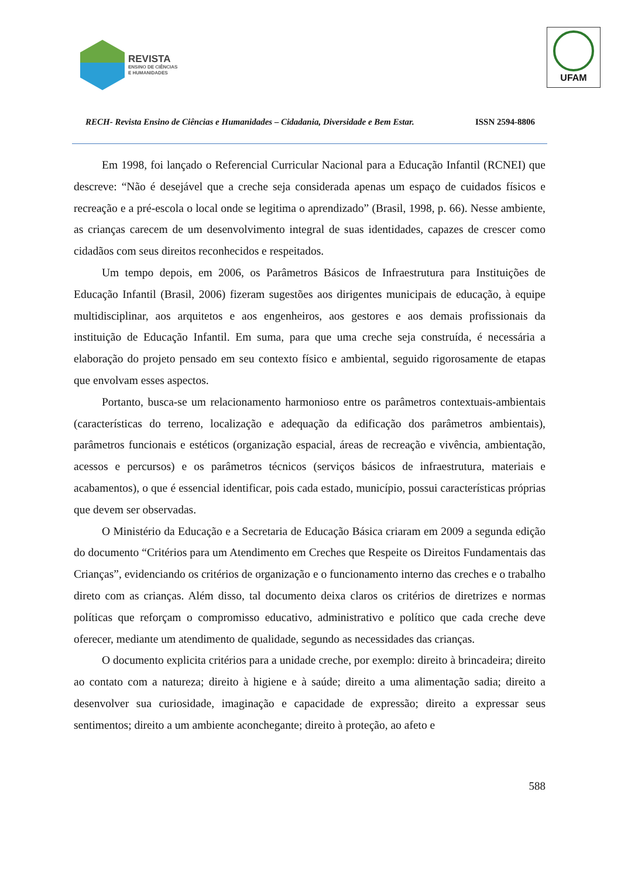REVISTA
ENSINO DE CIÊNCIAS
E HUMANIDADES
UFAM
RECH- Revista Ensino de Ciências e Humanidades – Cidadania, Diversidade e Bem Estar. ISSN 2594-8806
Em 1998, foi lançado o Referencial Curricular Nacional para a Educação Infantil (RCNEI) que descreve: “Não é desejável que a creche seja considerada apenas um espaço de cuidados físicos e recreação e a pré-escola o local onde se legitima o aprendizado” (Brasil, 1998, p. 66). Nesse ambiente, as crianças carecem de um desenvolvimento integral de suas identidades, capazes de crescer como cidadãos com seus direitos reconhecidos e respeitados.
Um tempo depois, em 2006, os Parâmetros Básicos de Infraestrutura para Instituições de Educação Infantil (Brasil, 2006) fizeram sugestões aos dirigentes municipais de educação, à equipe multidisciplinar, aos arquitetos e aos engenheiros, aos gestores e aos demais profissionais da instituição de Educação Infantil. Em suma, para que uma creche seja construída, é necessária a elaboração do projeto pensado em seu contexto físico e ambiental, seguido rigorosamente de etapas que envolvam esses aspectos.
Portanto, busca-se um relacionamento harmonioso entre os parâmetros contextuais-ambientais (características do terreno, localização e adequação da edificação dos parâmetros ambientais), parâmetros funcionais e estéticos (organização espacial, áreas de recreação e vivência, ambientação, acessos e percursos) e os parâmetros técnicos (serviços básicos de infraestrutura, materiais e acabamentos), o que é essencial identificar, pois cada estado, município, possui características próprias que devem ser observadas.
O Ministério da Educação e a Secretaria de Educação Básica criaram em 2009 a segunda edição do documento “Critérios para um Atendimento em Creches que Respeite os Direitos Fundamentais das Crianças”, evidenciando os critérios de organização e o funcionamento interno das creches e o trabalho direto com as crianças. Além disso, tal documento deixa claros os critérios de diretrizes e normas políticas que reforçam o compromisso educativo, administrativo e político que cada creche deve oferecer, mediante um atendimento de qualidade, segundo as necessidades das crianças.
O documento explicita critérios para a unidade creche, por exemplo: direito à brincadeira; direito ao contato com a natureza; direito à higiene e à saúde; direito a uma alimentação sadia; direito a desenvolver sua curiosidade, imaginação e capacidade de expressão; direito a expressar seus sentimentos; direito a um ambiente aconchegante; direito à proteção, ao afeto e
588